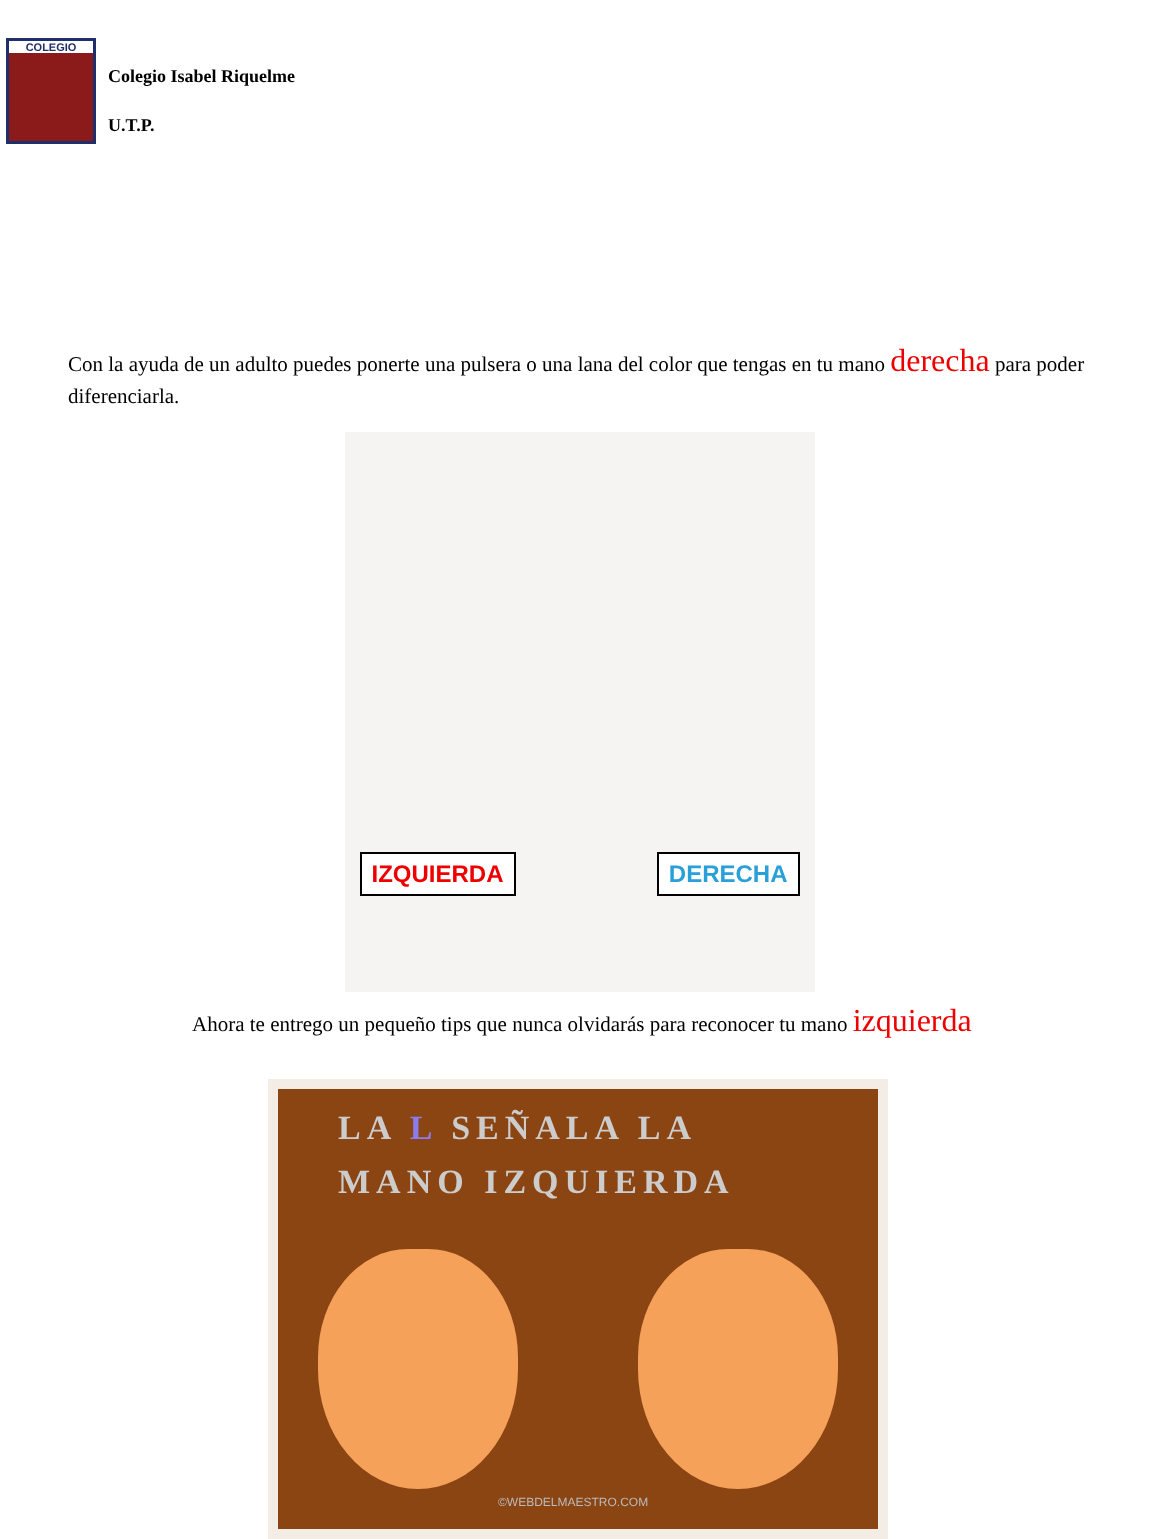COLEGIO
Colegio Isabel Riquelme
U.T.P.
Con la ayuda de un adulto puedes ponerte una pulsera o una lana del color que tengas en tu mano derecha para poder diferenciarla.
IZQUIERDA DERECHA
Ahora te entrego un pequeño tips que nunca olvidarás para reconocer tu mano izquierda
LA L SEÑALA LA
MANO IZQUIERDA
©WEBDELMAESTRO.COM